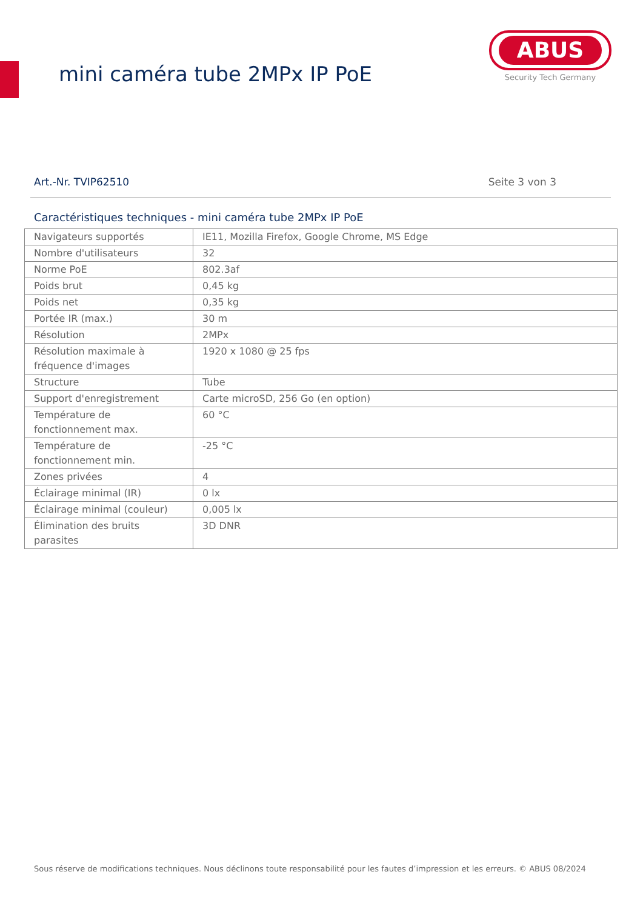mini caméra tube 2MPx IP PoE
ABUS
Security Tech Germany
Art.-Nr. TVIP62510 Seite 3 von 3
Caractéristiques techniques - mini caméra tube 2MPx IP PoE
| Navigateurs supportés | IE11, Mozilla Firefox, Google Chrome, MS Edge |
| Nombre d'utilisateurs | 32 |
| Norme PoE | 802.3af |
| Poids brut | 0,45 kg |
| Poids net | 0,35 kg |
| Portée IR (max.) | 30 m |
| Résolution | 2MPx |
| Résolution maximale à fréquence d'images | 1920 x 1080 @ 25 fps |
| Structure | Tube |
| Support d'enregistrement | Carte microSD, 256 Go (en option) |
| Température de fonctionnement max. | 60 °C |
| Température de fonctionnement min. | -25 °C |
| Zones privées | 4 |
| Éclairage minimal (IR) | 0 lx |
| Éclairage minimal (couleur) | 0,005 lx |
| Élimination des bruits parasites | 3D DNR |
Sous réserve de modifications techniques. Nous déclinons toute responsabilité pour les fautes d’impression et les erreurs. © ABUS 08/2024